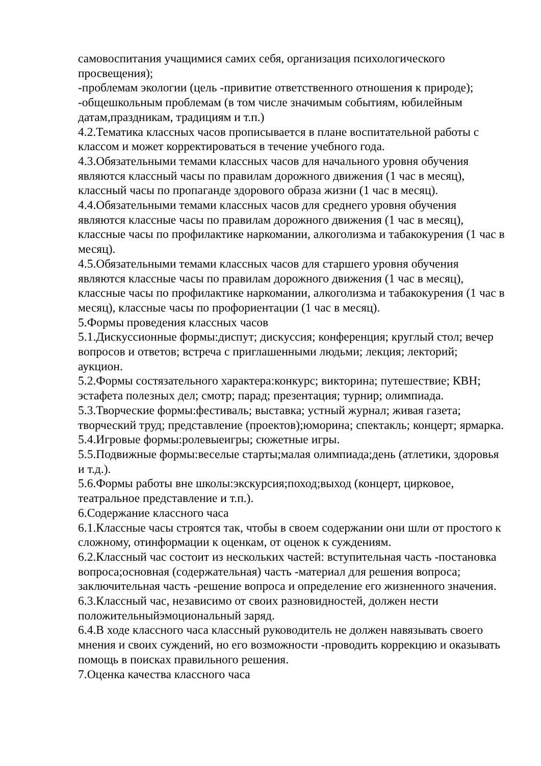самовоспитания учащимися самих себя, организация психологического просвещения);
-проблемам экологии (цель -привитие ответственного отношения к природе);
-общешкольным проблемам (в том числе значимым событиям, юбилейным датам,праздникам, традициям и т.п.)
4.2.Тематика классных часов прописывается в плане воспитательной работы с классом и может корректироваться в течение учебного года.
4.3.Обязательными темами классных часов для начального уровня обучения являются классный часы по правилам дорожного движения (1 час в месяц), классный часы по пропаганде здорового образа жизни (1 час в месяц).
4.4.Обязательными темами классных часов для среднего уровня обучения являются классные часы по правилам дорожного движения (1 час в месяц), классные часы по профилактике наркомании, алкоголизма и табакокурения (1 час в месяц).
4.5.Обязательными темами классных часов для старшего уровня обучения являются классные часы по правилам дорожного движения (1 час в месяц), классные часы по профилактике наркомании, алкоголизма и табакокурения (1 час в месяц), классные часы по профориентации (1 час в месяц).
5.Формы проведения классных часов
5.1.Дискуссионные формы:диспут; дискуссия; конференция; круглый стол; вечер вопросов и ответов; встреча с приглашенными людьми; лекция; лекторий; аукцион.
5.2.Формы состязательного характера:конкурс; викторина; путешествие; КВН; эстафета полезных дел; смотр; парад; презентация; турнир; олимпиада.
5.3.Творческие формы:фестиваль; выставка; устный журнал; живая газета; творческий труд; представление (проектов);юморина; спектакль; концерт; ярмарка.
5.4.Игровые формы:ролевыеигры; сюжетные игры.
5.5.Подвижные формы:веселые старты;малая олимпиада;день (атлетики, здоровья и т.д.).
5.6.Формы работы вне школы:экскурсия;поход;выход (концерт, цирковое, театральное представление и т.п.).
6.Содержание классного часа
6.1.Классные часы строятся так, чтобы в своем содержании они шли от простого к сложному, отинформации к оценкам, от оценок к суждениям.
6.2.Классный час состоит из нескольких частей: вступительная часть -постановка вопроса;основная (содержательная) часть -материал для решения вопроса; заключительная часть -решение вопроса и определение его жизненного значения.
6.3.Классный час, независимо от своих разновидностей, должен нести положительныйэмоциональный заряд.
6.4.В ходе классного часа классный руководитель не должен навязывать своего мнения и своих суждений, но его возможности -проводить коррекцию и оказывать помощь в поисках правильного решения.
7.Оценка качества классного часа